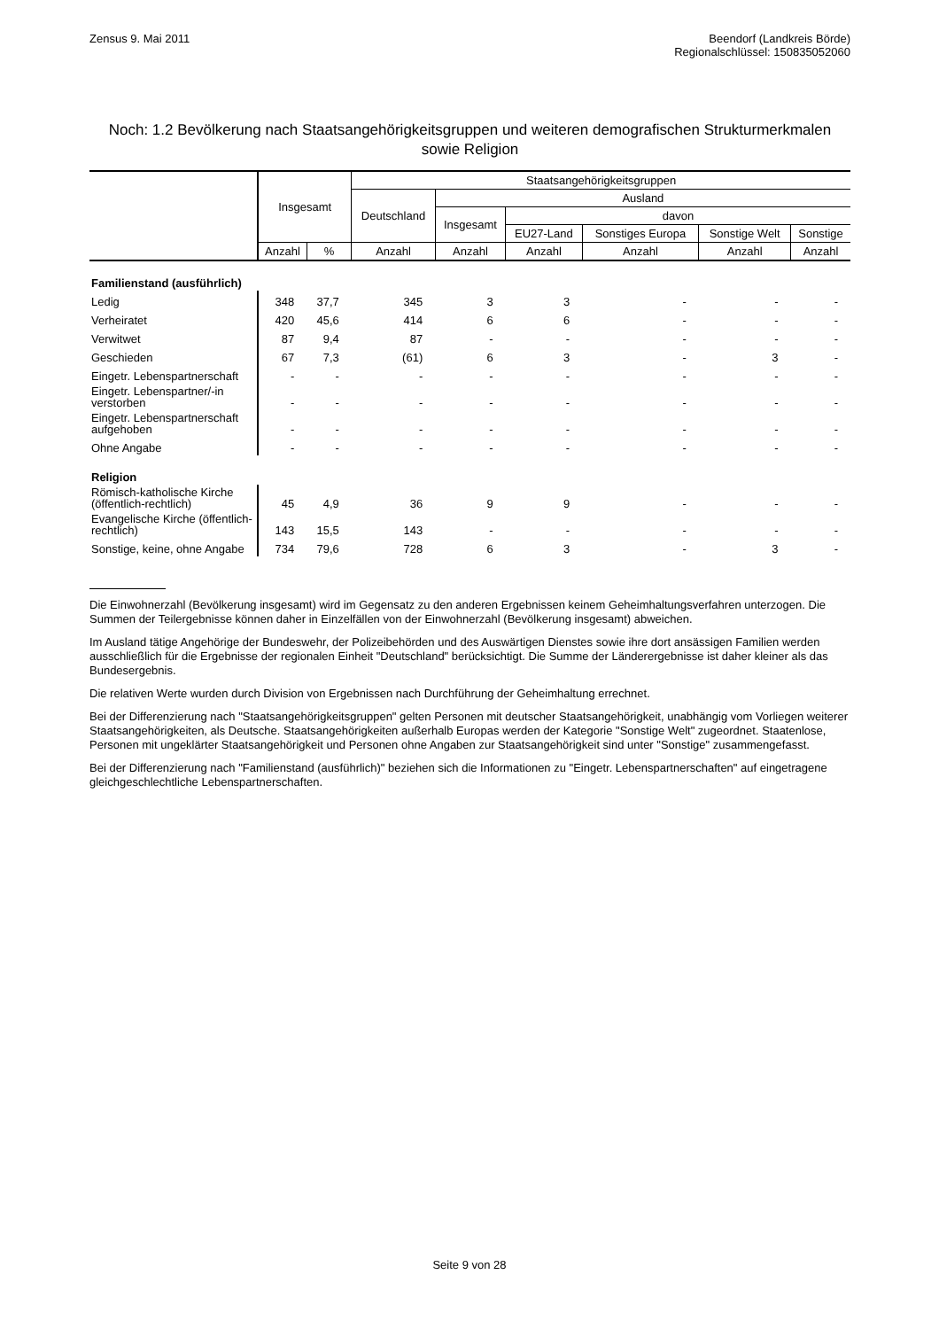Zensus 9. Mai 2011 Beendorf (Landkreis Börde)
Regionalschlüssel: 150835052060
Noch: 1.2 Bevölkerung nach Staatsangehörigkeitsgruppen und weiteren demografischen Strukturmerkmalen sowie Religion
| | Insgesamt | | Staatsangehörigkeitsgruppen | | | | | |
| --- | --- | --- | --- | --- | --- | --- | --- | --- |
| | | | Deutschland | Ausland | | | | |
| | | | | Insgesamt | davon | | | |
| | | | | | EU27-Land | Sonstiges Europa | Sonstige Welt | Sonstige |
| | Anzahl | % | Anzahl | Anzahl | Anzahl | Anzahl | Anzahl | Anzahl |
| Familienstand (ausführlich) | | | | | | | | |
| Ledig | 348 | 37,7 | 345 | 3 | 3 | - | - | - |
| Verheiratet | 420 | 45,6 | 414 | 6 | 6 | - | - | - |
| Verwitwet | 87 | 9,4 | 87 | - | - | - | - | - |
| Geschieden | 67 | 7,3 | (61) | 6 | 3 | - | 3 | - |
| Eingetr. Lebenspartnerschaft | - | - | - | - | - | - | - | - |
| Eingetr. Lebenspartner/-in verstorben | - | - | - | - | - | - | - | - |
| Eingetr. Lebenspartnerschaft aufgehoben | - | - | - | - | - | - | - | - |
| Ohne Angabe | - | - | - | - | - | - | - | - |
| Religion | | | | | | | | |
| Römisch-katholische Kirche (öffentlich-rechtlich) | 45 | 4,9 | 36 | 9 | 9 | - | - | - |
| Evangelische Kirche (öffentlich-rechtlich) | 143 | 15,5 | 143 | - | - | - | - | - |
| Sonstige, keine, ohne Angabe | 734 | 79,6 | 728 | 6 | 3 | - | 3 | - |
Die Einwohnerzahl (Bevölkerung insgesamt) wird im Gegensatz zu den anderen Ergebnissen keinem Geheimhaltungsverfahren unterzogen. Die Summen der Teilergebnisse können daher in Einzelfällen von der Einwohnerzahl (Bevölkerung insgesamt) abweichen.
Im Ausland tätige Angehörige der Bundeswehr, der Polizeibehörden und des Auswärtigen Dienstes sowie ihre dort ansässigen Familien werden ausschließlich für die Ergebnisse der regionalen Einheit "Deutschland" berücksichtigt. Die Summe der Länderergebnisse ist daher kleiner als das Bundesergebnis.
Die relativen Werte wurden durch Division von Ergebnissen nach Durchführung der Geheimhaltung errechnet.
Bei der Differenzierung nach "Staatsangehörigkeitsgruppen" gelten Personen mit deutscher Staatsangehörigkeit, unabhängig vom Vorliegen weiterer Staatsangehörigkeiten, als Deutsche. Staatsangehörigkeiten außerhalb Europas werden der Kategorie "Sonstige Welt" zugeordnet. Staatenlose, Personen mit ungeklärter Staatsangehörigkeit und Personen ohne Angaben zur Staatsangehörigkeit sind unter "Sonstige" zusammengefasst.
Bei der Differenzierung nach "Familienstand (ausführlich)" beziehen sich die Informationen zu "Eingetr. Lebenspartnerschaften" auf eingetragene gleichgeschlechtliche Lebenspartnerschaften.
Seite 9 von 28